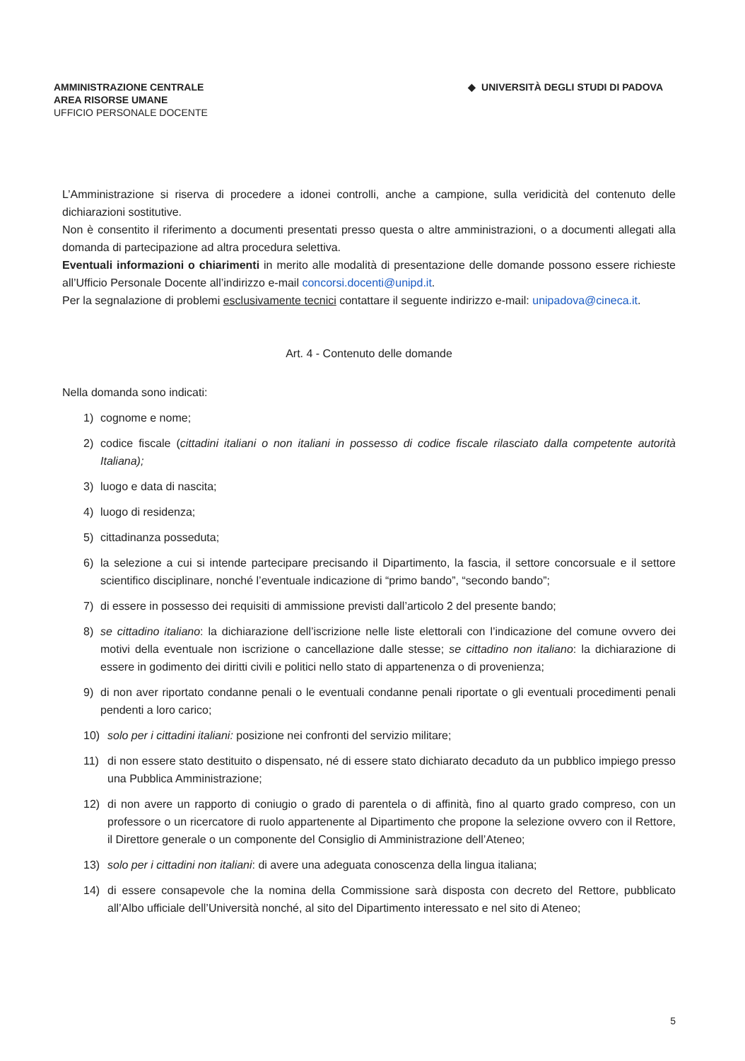AMMINISTRAZIONE CENTRALE
AREA RISORSE UMANE
UFFICIO PERSONALE DOCENTE
◆ UNIVERSITÀ DEGLI STUDI DI PADOVA
L’Amministrazione si riserva di procedere a idonei controlli, anche a campione, sulla veridicità del contenuto delle dichiarazioni sostitutive.
Non è consentito il riferimento a documenti presentati presso questa o altre amministrazioni, o a documenti allegati alla domanda di partecipazione ad altra procedura selettiva.
Eventuali informazioni o chiarimenti in merito alle modalità di presentazione delle domande possono essere richieste all’Ufficio Personale Docente all’indirizzo e-mail concorsi.docenti@unipd.it.
Per la segnalazione di problemi esclusivamente tecnici contattare il seguente indirizzo e-mail: unipadova@cineca.it.
Art. 4 - Contenuto delle domande
Nella domanda sono indicati:
1) cognome e nome;
2) codice fiscale (cittadini italiani o non italiani in possesso di codice fiscale rilasciato dalla competente autorità Italiana);
3) luogo e data di nascita;
4) luogo di residenza;
5) cittadinanza posseduta;
6) la selezione a cui si intende partecipare precisando il Dipartimento, la fascia, il settore concorsuale e il settore scientifico disciplinare, nonché l’eventuale indicazione di “primo bando”, “secondo bando”;
7) di essere in possesso dei requisiti di ammissione previsti dall’articolo 2 del presente bando;
8) se cittadino italiano: la dichiarazione dell’iscrizione nelle liste elettorali con l’indicazione del comune ovvero dei motivi della eventuale non iscrizione o cancellazione dalle stesse; se cittadino non italiano: la dichiarazione di essere in godimento dei diritti civili e politici nello stato di appartenenza o di provenienza;
9) di non aver riportato condanne penali o le eventuali condanne penali riportate o gli eventuali procedimenti penali pendenti a loro carico;
10) solo per i cittadini italiani: posizione nei confronti del servizio militare;
11) di non essere stato destituito o dispensato, né di essere stato dichiarato decaduto da un pubblico impiego presso una Pubblica Amministrazione;
12) di non avere un rapporto di coniugio o grado di parentela o di affinità, fino al quarto grado compreso, con un professore o un ricercatore di ruolo appartenente al Dipartimento che propone la selezione ovvero con il Rettore, il Direttore generale o un componente del Consiglio di Amministrazione dell’Ateneo;
13) solo per i cittadini non italiani: di avere una adeguata conoscenza della lingua italiana;
14) di essere consapevole che la nomina della Commissione sarà disposta con decreto del Rettore, pubblicato all’Albo ufficiale dell’Università nonché, al sito del Dipartimento interessato e nel sito di Ateneo;
5